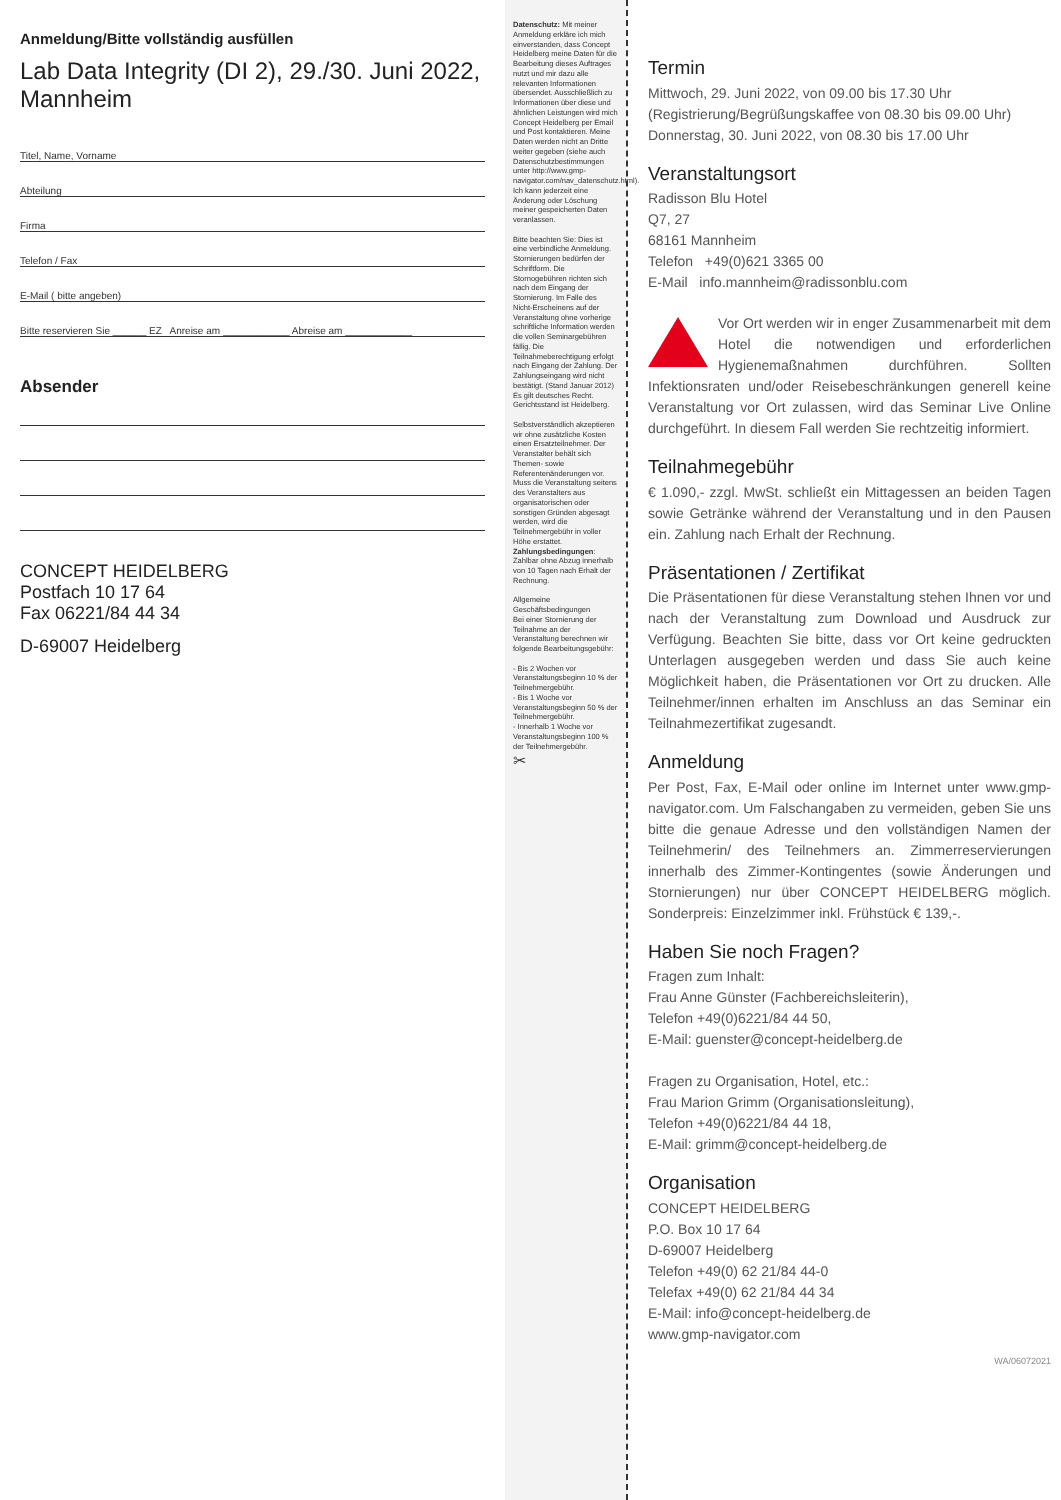Anmeldung/Bitte vollständig ausfüllen
Lab Data Integrity (DI 2), 29./30. Juni 2022, Mannheim
Titel, Name, Vorname
Abteilung
Firma
Telefon / Fax
E-Mail ( bitte angeben)
Bitte reservieren Sie ______ EZ Anreise am ____________ Abreise am ____________
Absender
CONCEPT HEIDELBERG
Postfach 10 17 64
Fax 06221/84 44 34
D-69007 Heidelberg
Datenschutz: Mit meiner Anmeldung erkläre ich mich einverstanden, dass Concept Heidelberg meine Daten für die Bearbeitung dieses Auftrages nutzt und mir dazu alle relevanten Informationen übersendet. Ausschließlich zu Informationen über diese und ähnlichen Leistungen wird mich Concept Heidelberg per Email und Post kontaktieren. Meine Daten werden nicht an Dritte weiter gegeben (siehe auch Datenschutzbestimmungen unter http://www.gmp-navigator.com/nav_datenschutz.html). Ich kann jederzeit eine Änderung oder Löschung meiner gespeicherten Daten veranlassen.
Bitte beachten Sie: Dies ist eine verbindliche Anmeldung. Stornierungen bedürfen der Schriftform. Die Stornogebühren richten sich nach dem Eingang der Stornierung. Im Falle des Nicht-Erscheinens auf der Veranstaltung ohne vorherige schriftliche Information werden die vollen Seminargebühren fällig. Die Teilnahmeberechtigung erfolgt nach Eingang der Zahlung. Der Zahlungseingang wird nicht bestätigt. (Stand Januar 2012)
Es gilt deutsches Recht. Gerichtsstand ist Heidelberg.
Selbstverständlich akzeptieren wir ohne zusätzliche Kosten einen Ersatzteilnehmer. Der Veranstalter behält sich Themen- sowie Referentenänderungen vor. Muss die Veranstaltung seitens des Veranstalters aus organisatorischen oder sonstigen Gründen abgesagt werden, wird die Teilnehmergebühr in voller Höhe erstattet.
Zahlungsbedingungen: Zahlbar ohne Abzug innerhalb von 10 Tagen nach Erhalt der Rechnung.
Allgemeine Geschäftsbedingungen
Bei einer Stornierung der Teilnahme an der Veranstaltung berechnen wir folgende Bearbeitungsgebühr:
- Bis 2 Wochen vor Veranstaltungsbeginn 10 % der Teilnehmergebühr.
- Bis 1 Woche vor Veranstaltungsbeginn 50 % der Teilnehmergebühr.
- Innerhalb 1 Woche vor Veranstaltungsbeginn 100 % der Teilnehmergebühr.
✂
Termin
Mittwoch, 29. Juni 2022, von 09.00 bis 17.30 Uhr
(Registrierung/Begrüßungskaffee von 08.30 bis 09.00 Uhr)
Donnerstag, 30. Juni 2022, von 08.30 bis 17.00 Uhr
Veranstaltungsort
Radisson Blu Hotel
Q7, 27
68161 Mannheim
Telefon +49(0)621 3365 00
E-Mail info.mannheim@radissonblu.com
Vor Ort werden wir in enger Zusammenarbeit mit dem Hotel die notwendigen und erforderlichen Hygienemaßnahmen durchführen. Sollten Infektionsraten und/oder Reisebeschränkungen generell keine Veranstaltung vor Ort zulassen, wird das Seminar Live Online durchgeführt. In diesem Fall werden Sie rechtzeitig informiert.
Teilnahmegebühr
€ 1.090,- zzgl. MwSt. schließt ein Mittagessen an beiden Tagen sowie Getränke während der Veranstaltung und in den Pausen ein. Zahlung nach Erhalt der Rechnung.
Präsentationen / Zertifikat
Die Präsentationen für diese Veranstaltung stehen Ihnen vor und nach der Veranstaltung zum Download und Ausdruck zur Verfügung. Beachten Sie bitte, dass vor Ort keine gedruckten Unterlagen ausgegeben werden und dass Sie auch keine Möglichkeit haben, die Präsentationen vor Ort zu drucken. Alle Teilnehmer/innen erhalten im Anschluss an das Seminar ein Teilnahmezertifikat zugesandt.
Anmeldung
Per Post, Fax, E-Mail oder online im Internet unter www.gmp-navigator.com. Um Falschangaben zu vermeiden, geben Sie uns bitte die genaue Adresse und den vollständigen Namen der Teilnehmerin/ des Teilnehmers an. Zimmerreservierungen innerhalb des Zimmer-Kontingentes (sowie Änderungen und Stornierungen) nur über CONCEPT HEIDELBERG möglich. Sonderpreis: Einzelzimmer inkl. Frühstück € 139,-.
Haben Sie noch Fragen?
Fragen zum Inhalt:
Frau Anne Günster (Fachbereichsleiterin),
Telefon +49(0)6221/84 44 50,
E-Mail: guenster@concept-heidelberg.de
Fragen zu Organisation, Hotel, etc.:
Frau Marion Grimm (Organisationsleitung),
Telefon +49(0)6221/84 44 18,
E-Mail: grimm@concept-heidelberg.de
Organisation
CONCEPT HEIDELBERG
P.O. Box 10 17 64
D-69007 Heidelberg
Telefon +49(0) 62 21/84 44-0
Telefax +49(0) 62 21/84 44 34
E-Mail: info@concept-heidelberg.de
www.gmp-navigator.com
WA/06072021